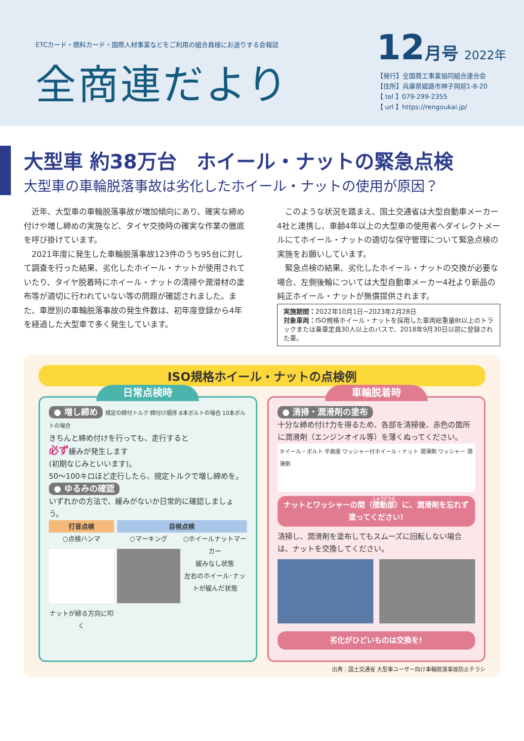ETCカード・燃料カード・国際人材事業などをご利用の組合員様にお送りする会報誌
全商連だより
12月号 2022年
【発行】全国商工事業協同組合連合会
【住所】兵庫県姫路市神子岡前1-8-20
【 tel 】079-299-2355
【 url 】https://rengoukai.jp/
大型車 約38万台　ホイール・ナットの緊急点検
大型車の車輪脱落事故は劣化したホイール・ナットの使用が原因？
　近年、大型車の車輪脱落事故が増加傾向にあり、確実な締め付けや増し締めの実施など、タイヤ交換時の確実な作業の徹底を呼び掛けています。
　2021年度に発生した車輪脱落事故123件のうち95台に対して調査を行った結果、劣化したホイール・ナットが使用されていたり、タイヤ脱着時にホイール・ナットの清掃や潤滑材の塗布等が適切に行われていない等の問題が確認されました。また、車歴別の車輪脱落事故の発生件数は、初年度登録から4年を経過した大型車で多く発生しています。
　このような状況を踏まえ、国土交通省は大型自動車メーカー4社と連携し、車齢4年以上の大型車の使用者へダイレクトメールにてホイール・ナットの適切な保守管理について緊急点検の実施をお願いしています。
　緊急点検の結果、劣化したホイール・ナットの交換が必要な場合、左側後輪については大型自動車メーカー4社より新品の純正ホイール・ナットが無償提供されます。
実施期間：2022年10月1日~2023年2月28日
対象車両：ISO規格ホイール・ナットを採用した車両総重量8t以上のトラックまたは乗車定員30人以上のバスで、2018年9月30日以前に登録された車。
ISO規格ホイール・ナットの点検例
日常点検時
● 増し締め 規定の締付トルク 締付け順序 8本ボルトの場合 10本ボルトの場合
きちんと締め付けを行っても、走行すると
必ず緩みが発生します
(初期なじみといいます)。
50～100キロほど走行したら、規定トルクで増し締めを。
● ゆるみの確認
いずれかの方法で、緩みがないか日常的に確認しましょう。
打音点検
○点検ハンマ
ナットが締る方向に叩く
目視点検
○マーキング ○ホイールナットマーカー
緩みなし状態
左右のホイール･ナットが緩んだ状態
車輪脱着時
● 清掃・潤滑剤の塗布
十分な締め付け力を得るため、各部を清掃後、赤色の箇所に潤滑剤（エンジンオイル等）を薄くぬってください。
ホイール・ボルト 平面座 ワッシャー付ホイール・ナット 潤滑剤 ワッシャー 潤滑剤
ナットとワッシャーの間（摺動部）に、潤滑剤を忘れず塗ってください!
清掃し、潤滑剤を塗布してもスムーズに回転しない場合は、ナットを交換してください。
劣化がひどいものは交換を!
出典：国土交通省 大型車ユーザー向け車輪脱落事故防止チラシ